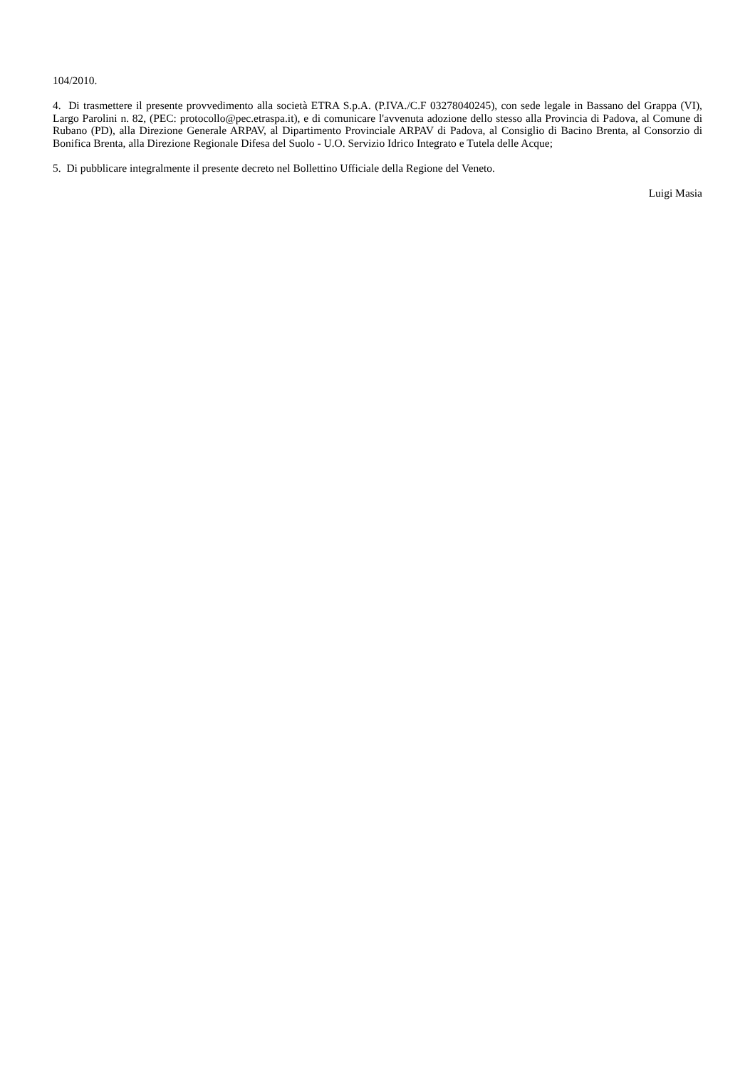104/2010.
4. Di trasmettere il presente provvedimento alla società ETRA S.p.A. (P.IVA./C.F 03278040245), con sede legale in Bassano del Grappa (VI), Largo Parolini n. 82, (PEC: protocollo@pec.etraspa.it), e di comunicare l'avvenuta adozione dello stesso alla Provincia di Padova, al Comune di Rubano (PD), alla Direzione Generale ARPAV, al Dipartimento Provinciale ARPAV di Padova, al Consiglio di Bacino Brenta, al Consorzio di Bonifica Brenta, alla Direzione Regionale Difesa del Suolo - U.O. Servizio Idrico Integrato e Tutela delle Acque;
5. Di pubblicare integralmente il presente decreto nel Bollettino Ufficiale della Regione del Veneto.
Luigi Masia